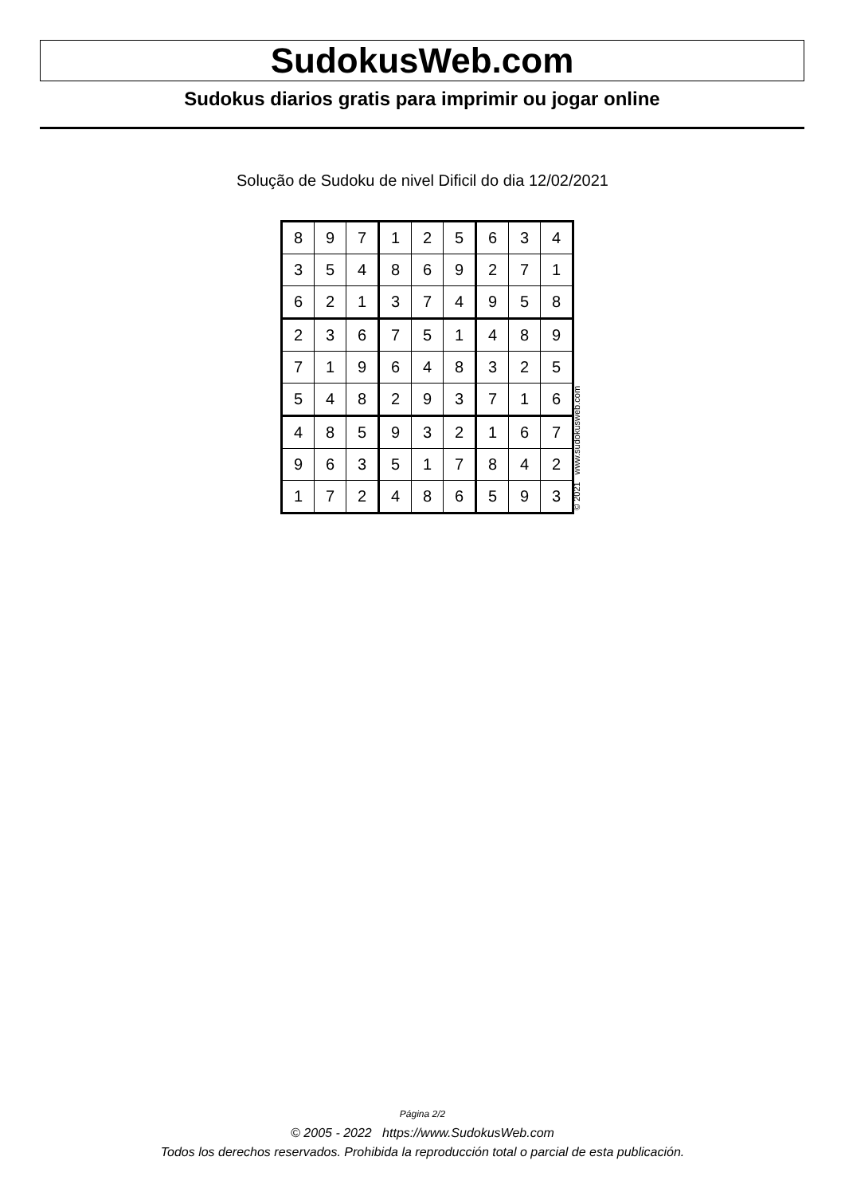SudokusWeb.com
Sudokus diarios gratis para imprimir ou jogar online
Solução de Sudoku de nivel Dificil do dia 12/02/2021
| 8 | 9 | 7 | 1 | 2 | 5 | 6 | 3 | 4 |
| 3 | 5 | 4 | 8 | 6 | 9 | 2 | 7 | 1 |
| 6 | 2 | 1 | 3 | 7 | 4 | 9 | 5 | 8 |
| 2 | 3 | 6 | 7 | 5 | 1 | 4 | 8 | 9 |
| 7 | 1 | 9 | 6 | 4 | 8 | 3 | 2 | 5 |
| 5 | 4 | 8 | 2 | 9 | 3 | 7 | 1 | 6 |
| 4 | 8 | 5 | 9 | 3 | 2 | 1 | 6 | 7 |
| 9 | 6 | 3 | 5 | 1 | 7 | 8 | 4 | 2 |
| 1 | 7 | 2 | 4 | 8 | 6 | 5 | 9 | 3 |
© 2021 www.sudokusweb.com
Página 2/2
© 2005 - 2022 https://www.SudokusWeb.com
Todos los derechos reservados. Prohibida la reproducción total o parcial de esta publicación.